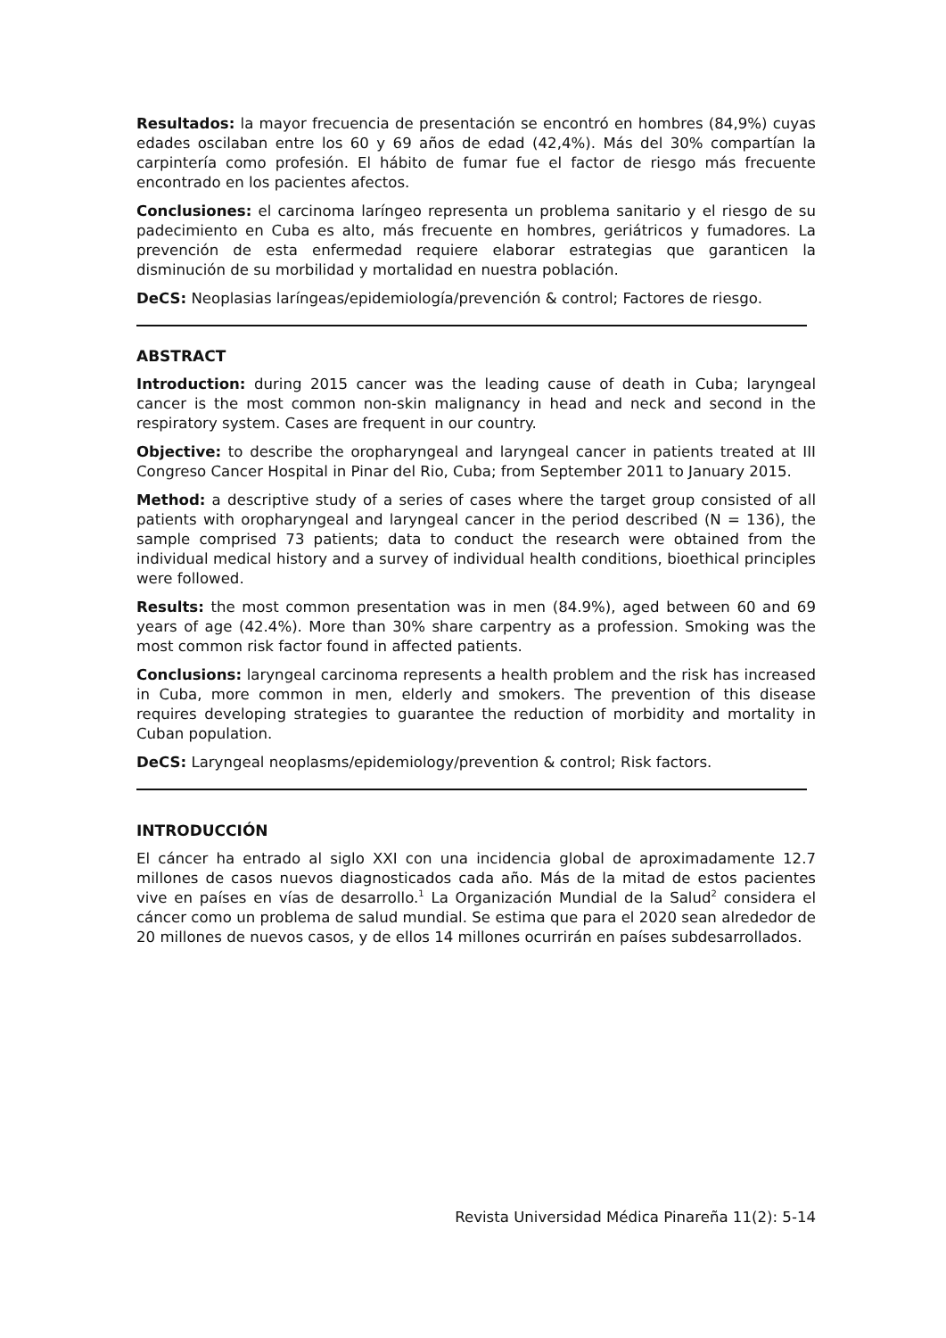Resultados: la mayor frecuencia de presentación se encontró en hombres (84,9%) cuyas edades oscilaban entre los 60 y 69 años de edad (42,4%). Más del 30% compartían la carpintería como profesión. El hábito de fumar fue el factor de riesgo más frecuente encontrado en los pacientes afectos.
Conclusiones: el carcinoma laríngeo representa un problema sanitario y el riesgo de su padecimiento en Cuba es alto, más frecuente en hombres, geriátricos y fumadores. La prevención de esta enfermedad requiere elaborar estrategias que garanticen la disminución de su morbilidad y mortalidad en nuestra población.
DeCS: Neoplasias laríngeas/epidemiología/prevención & control; Factores de riesgo.
ABSTRACT
Introduction: during 2015 cancer was the leading cause of death in Cuba; laryngeal cancer is the most common non-skin malignancy in head and neck and second in the respiratory system. Cases are frequent in our country.
Objective: to describe the oropharyngeal and laryngeal cancer in patients treated at III Congreso Cancer Hospital in Pinar del Rio, Cuba; from September 2011 to January 2015.
Method: a descriptive study of a series of cases where the target group consisted of all patients with oropharyngeal and laryngeal cancer in the period described (N = 136), the sample comprised 73 patients; data to conduct the research were obtained from the individual medical history and a survey of individual health conditions, bioethical principles were followed.
Results: the most common presentation was in men (84.9%), aged between 60 and 69 years of age (42.4%). More than 30% share carpentry as a profession. Smoking was the most common risk factor found in affected patients.
Conclusions: laryngeal carcinoma represents a health problem and the risk has increased in Cuba, more common in men, elderly and smokers. The prevention of this disease requires developing strategies to guarantee the reduction of morbidity and mortality in Cuban population.
DeCS: Laryngeal neoplasms/epidemiology/prevention & control; Risk factors.
INTRODUCCIÓN
El cáncer ha entrado al siglo XXI con una incidencia global de aproximadamente 12.7 millones de casos nuevos diagnosticados cada año. Más de la mitad de estos pacientes vive en países en vías de desarrollo.<sup>1</sup> La Organización Mundial de la Salud<sup>2</sup> considera el cáncer como un problema de salud mundial. Se estima que para el 2020 sean alrededor de 20 millones de nuevos casos, y de ellos 14 millones ocurrirán en países subdesarrollados.
Revista Universidad Médica Pinareña 11(2): 5-14